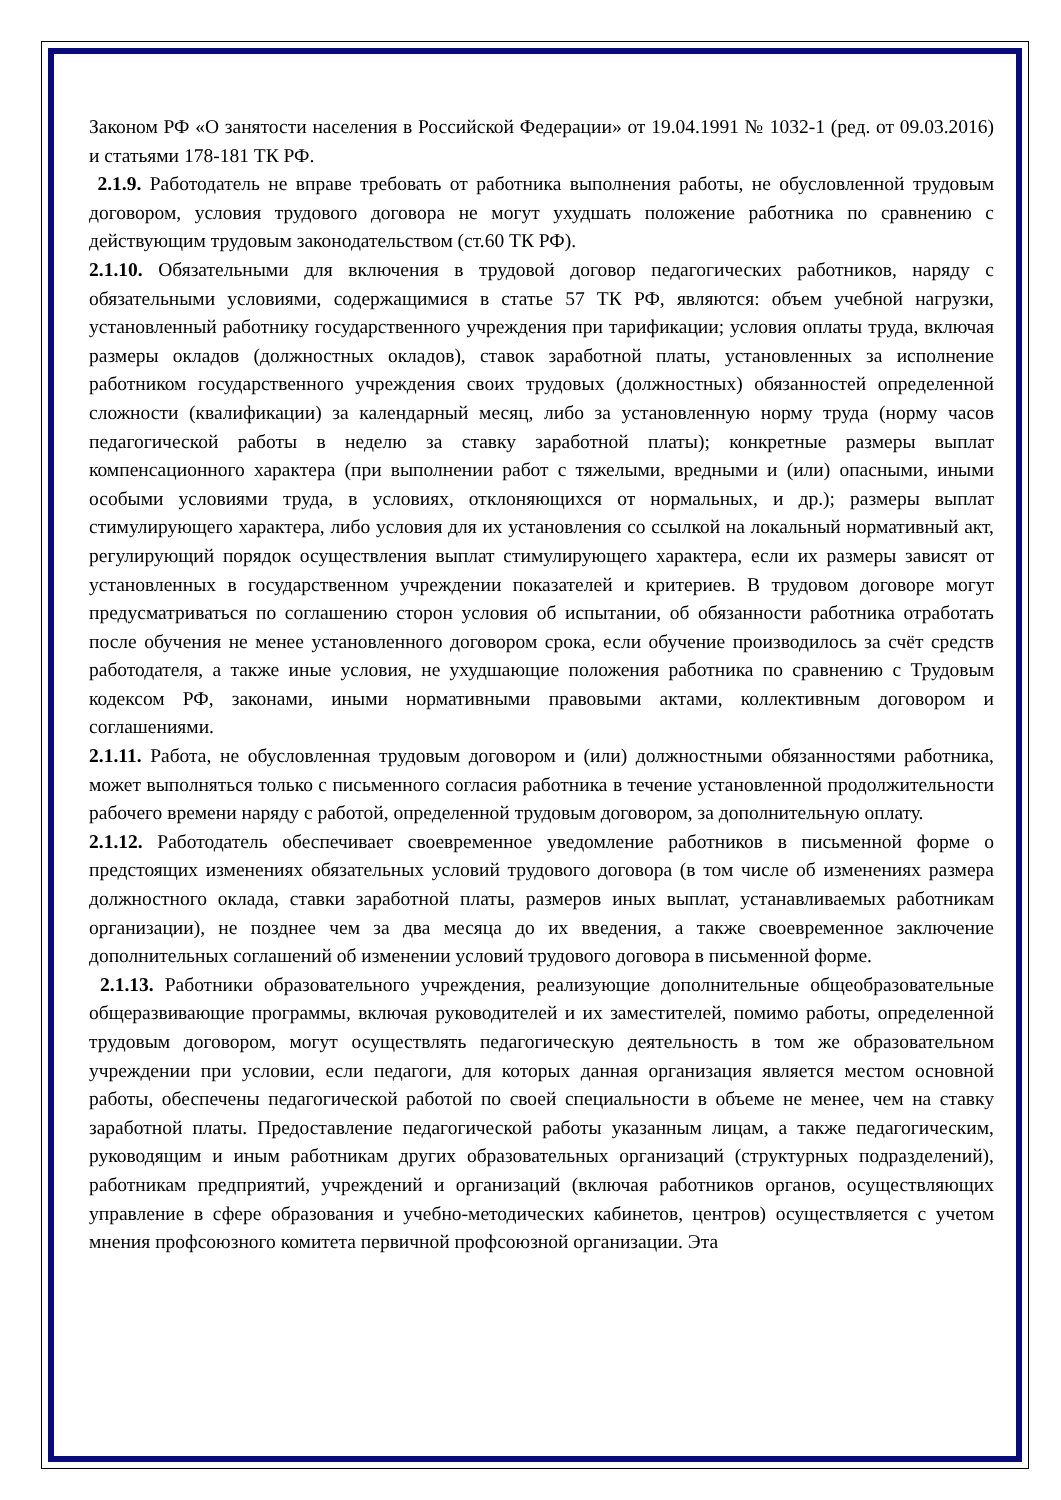Законом РФ «О занятости населения в Российской Федерации» от 19.04.1991 № 1032-1 (ред. от 09.03.2016) и статьями 178-181 ТК РФ.
2.1.9. Работодатель не вправе требовать от работника выполнения работы, не обусловленной трудовым договором, условия трудового договора не могут ухудшать положение работника по сравнению с действующим трудовым законодательством (ст.60 ТК РФ).
2.1.10. Обязательными для включения в трудовой договор педагогических работников, наряду с обязательными условиями, содержащимися в статье 57 ТК РФ, являются: объем учебной нагрузки, установленный работнику государственного учреждения при тарификации; условия оплаты труда, включая размеры окладов (должностных окладов), ставок заработной платы, установленных за исполнение работником государственного учреждения своих трудовых (должностных) обязанностей определенной сложности (квалификации) за календарный месяц, либо за установленную норму труда (норму часов педагогической работы в неделю за ставку заработной платы); конкретные размеры выплат компенсационного характера (при выполнении работ с тяжелыми, вредными и (или) опасными, иными особыми условиями труда, в условиях, отклоняющихся от нормальных, и др.); размеры выплат стимулирующего характера, либо условия для их установления со ссылкой на локальный нормативный акт, регулирующий порядок осуществления выплат стимулирующего характера, если их размеры зависят от установленных в государственном учреждении показателей и критериев. В трудовом договоре могут предусматриваться по соглашению сторон условия об испытании, об обязанности работника отработать после обучения не менее установленного договором срока, если обучение производилось за счёт средств работодателя, а также иные условия, не ухудшающие положения работника по сравнению с Трудовым кодексом РФ, законами, иными нормативными правовыми актами, коллективным договором и соглашениями.
2.1.11. Работа, не обусловленная трудовым договором и (или) должностными обязанностями работника, может выполняться только с письменного согласия работника в течение установленной продолжительности рабочего времени наряду с работой, определенной трудовым договором, за дополнительную оплату.
2.1.12. Работодатель обеспечивает своевременное уведомление работников в письменной форме о предстоящих изменениях обязательных условий трудового договора (в том числе об изменениях размера должностного оклада, ставки заработной платы, размеров иных выплат, устанавливаемых работникам организации), не позднее чем за два месяца до их введения, а также своевременное заключение дополнительных соглашений об изменении условий трудового договора в письменной форме.
2.1.13. Работники образовательного учреждения, реализующие дополнительные общеобразовательные общеразвивающие программы, включая руководителей и их заместителей, помимо работы, определенной трудовым договором, могут осуществлять педагогическую деятельность в том же образовательном учреждении при условии, если педагоги, для которых данная организация является местом основной работы, обеспечены педагогической работой по своей специальности в объеме не менее, чем на ставку заработной платы. Предоставление педагогической работы указанным лицам, а также педагогическим, руководящим и иным работникам других образовательных организаций (структурных подразделений), работникам предприятий, учреждений и организаций (включая работников органов, осуществляющих управление в сфере образования и учебно-методических кабинетов, центров) осуществляется с учетом мнения профсоюзного комитета первичной профсоюзной организации. Эта